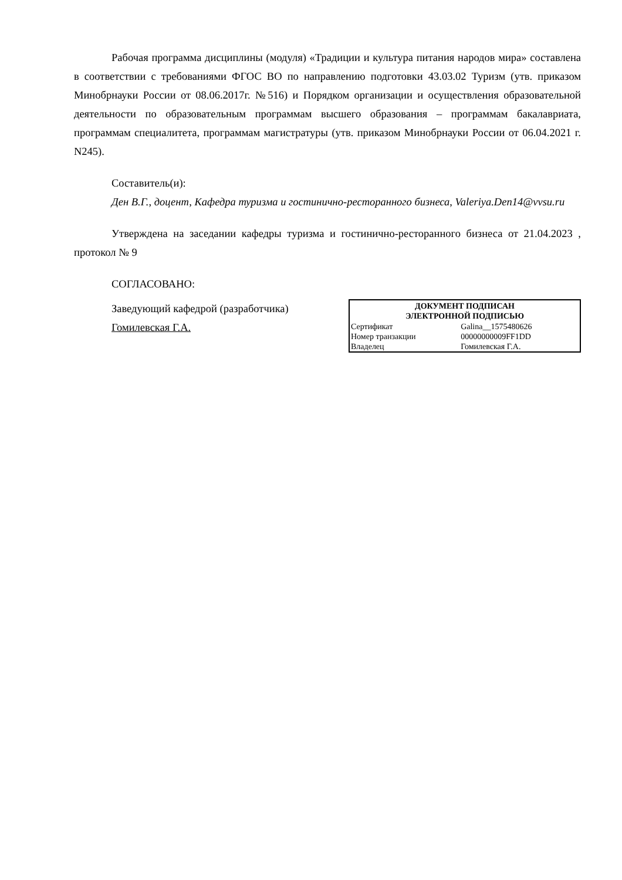Рабочая программа дисциплины (модуля) «Традиции и культура питания народов мира» составлена в соответствии с требованиями ФГОС ВО по направлению подготовки 43.03.02 Туризм (утв. приказом Минобрнауки России от 08.06.2017г. №516) и Порядком организации и осуществления образовательной деятельности по образовательным программам высшего образования – программам бакалавриата, программам специалитета, программам магистратуры (утв. приказом Минобрнауки России от 06.04.2021 г. N245).
Составитель(и):
Ден В.Г., доцент, Кафедра туризма и гостинично-ресторанного бизнеса, Valeriya.Den14@vvsu.ru
Утверждена на заседании кафедры туризма и гостинично-ресторанного бизнеса от 21.04.2023 , протокол № 9
СОГЛАСОВАНО:
Заведующий кафедрой (разработчика)
Гомилевская Г.А.
| ДОКУМЕНТ ПОДПИСАН ЭЛЕКТРОННОЙ ПОДПИСЬЮ | |
| --- | --- |
| Сертификат | Galina__1575480626 |
| Номер транзакции | 00000000009FF1DD |
| Владелец | Гомилевская Г.А. |